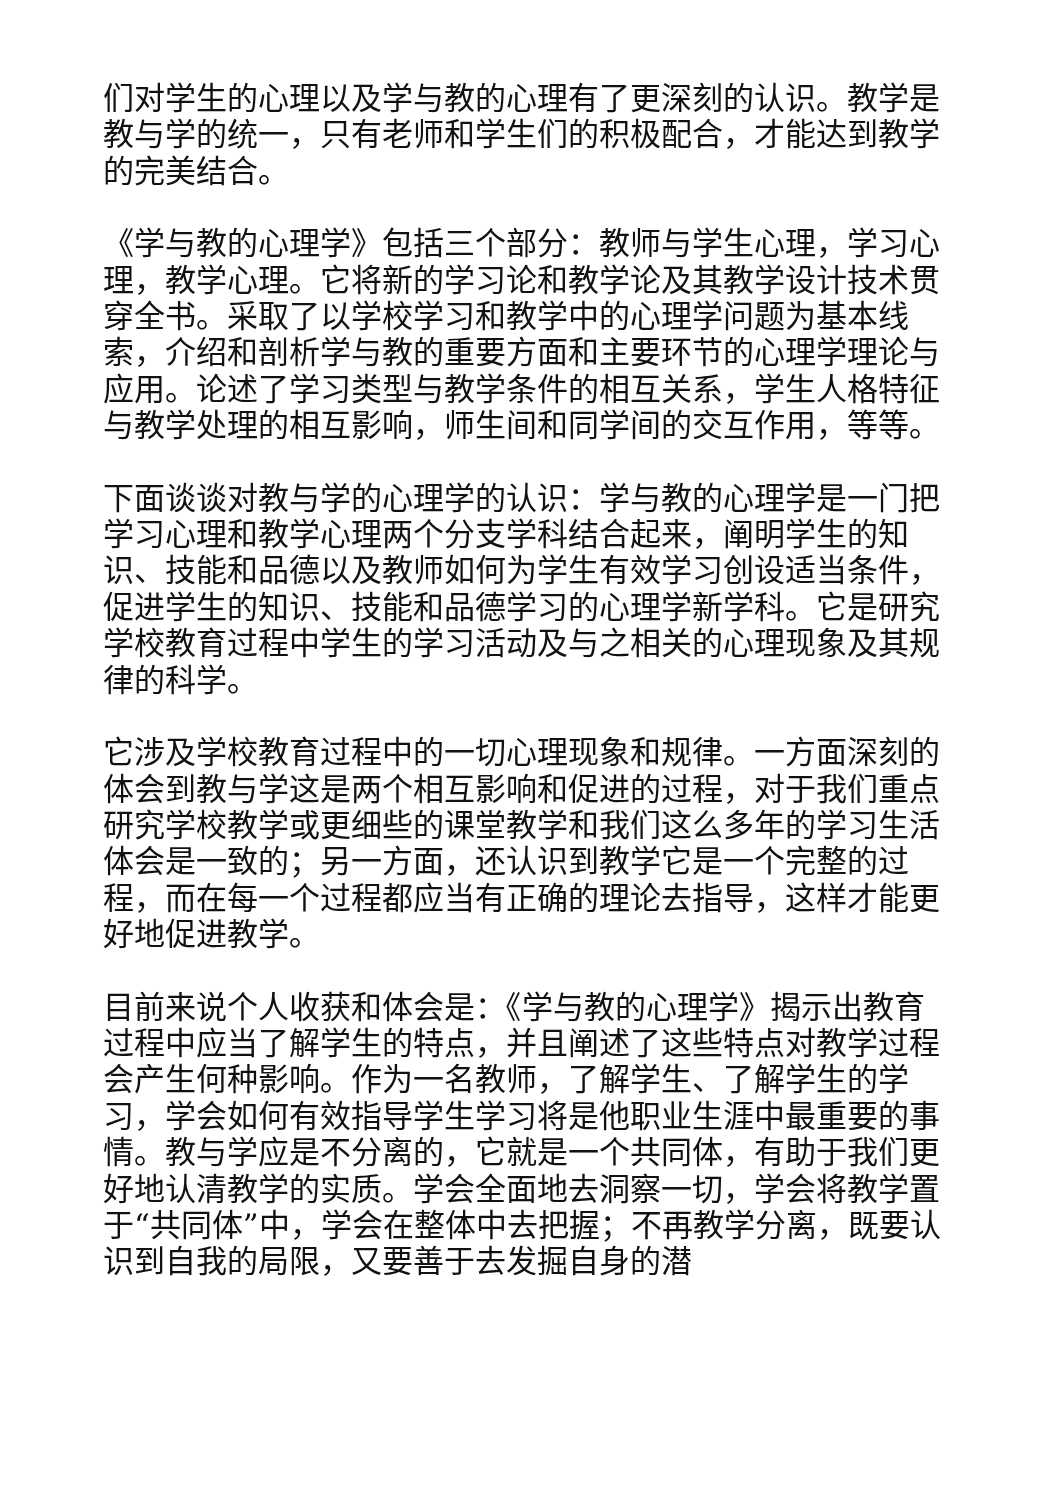们对学生的心理以及学与教的心理有了更深刻的认识。教学是教与学的统一，只有老师和学生们的积极配合，才能达到教学的完美结合。
《学与教的心理学》包括三个部分：教师与学生心理，学习心理，教学心理。它将新的学习论和教学论及其教学设计技术贯穿全书。采取了以学校学习和教学中的心理学问题为基本线索，介绍和剖析学与教的重要方面和主要环节的心理学理论与应用。论述了学习类型与教学条件的相互关系，学生人格特征与教学处理的相互影响，师生间和同学间的交互作用，等等。
下面谈谈对教与学的心理学的认识：学与教的心理学是一门把学习心理和教学心理两个分支学科结合起来，阐明学生的知识、技能和品德以及教师如何为学生有效学习创设适当条件，促进学生的知识、技能和品德学习的心理学新学科。它是研究学校教育过程中学生的学习活动及与之相关的心理现象及其规律的科学。
它涉及学校教育过程中的一切心理现象和规律。一方面深刻的体会到教与学这是两个相互影响和促进的过程，对于我们重点研究学校教学或更细些的课堂教学和我们这么多年的学习生活体会是一致的；另一方面，还认识到教学它是一个完整的过程，而在每一个过程都应当有正确的理论去指导，这样才能更好地促进教学。
目前来说个人收获和体会是：《学与教的心理学》揭示出教育过程中应当了解学生的特点，并且阐述了这些特点对教学过程会产生何种影响。作为一名教师，了解学生、了解学生的学习，学会如何有效指导学生学习将是他职业生涯中最重要的事情。教与学应是不分离的，它就是一个共同体，有助于我们更好地认清教学的实质。学会全面地去洞察一切，学会将教学置于“共同体”中，学会在整体中去把握；不再教学分离，既要认识到自我的局限，又要善于去发掘自身的潜